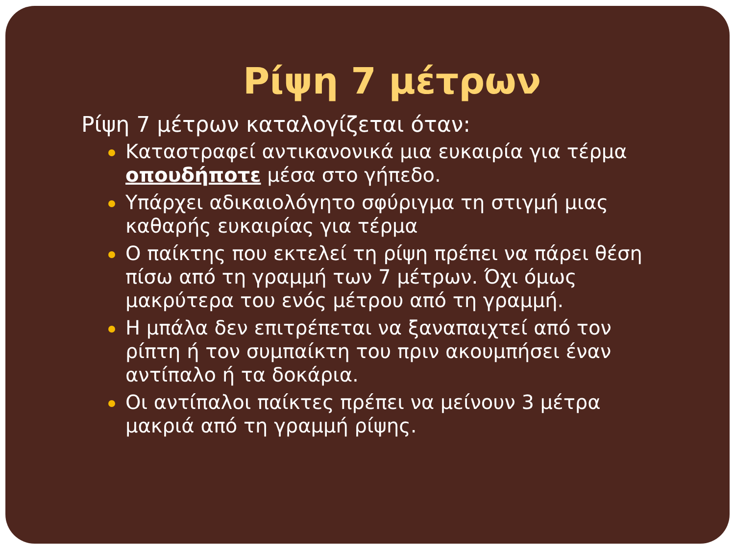Ρίψη 7 μέτρων
Ρίψη 7 μέτρων καταλογίζεται όταν:
Καταστραφεί αντικανονικά μια ευκαιρία για τέρμα οπουδήποτε μέσα στο γήπεδο.
Υπάρχει αδικαιολόγητο σφύριγμα τη στιγμή μιας καθαρής ευκαιρίας για τέρμα
Ο παίκτης που εκτελεί τη ρίψη πρέπει να πάρει θέση πίσω από τη γραμμή των 7 μέτρων. Όχι όμως μακρύτερα του ενός μέτρου από τη γραμμή.
Η μπάλα δεν επιτρέπεται να ξαναπαιχτεί από τον ρίπτη ή τον συμπαίκτη του πριν ακουμπήσει έναν αντίπαλο ή τα δοκάρια.
Οι αντίπαλοι παίκτες πρέπει να μείνουν 3 μέτρα μακριά από τη γραμμή ρίψης.